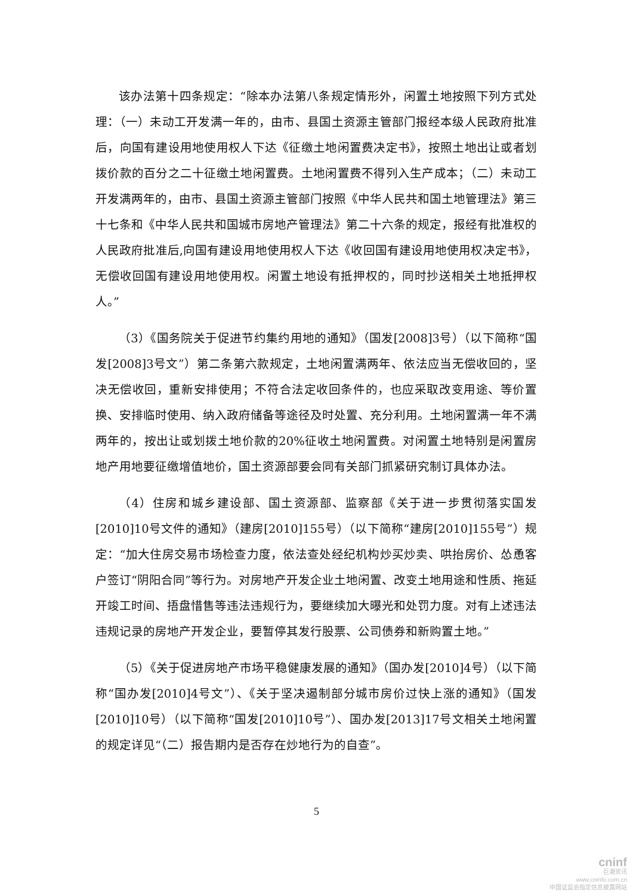该办法第十四条规定：“除本办法第八条规定情形外，闲置土地按照下列方式处理：（一）未动工开发满一年的，由市、县国土资源主管部门报经本级人民政府批准后，向国有建设用地使用权人下达《征缴土地闲置费决定书》，按照土地出让或者划拨价款的百分之二十征缴土地闲置费。土地闲置费不得列入生产成本；（二）未动工开发满两年的，由市、县国土资源主管部门按照《中华人民共和国土地管理法》第三十七条和《中华人民共和国城市房地产管理法》第二十六条的规定，报经有批准权的人民政府批准后,向国有建设用地使用权人下达《收回国有建设用地使用权决定书》，无偿收回国有建设用地使用权。闲置土地设有抵押权的，同时抄送相关土地抵押权人。”
（3）《国务院关于促进节约集约用地的通知》（国发[2008]3号）（以下简称“国发[2008]3号文”）第二条第六款规定，土地闲置满两年、依法应当无偿收回的，坚决无偿收回，重新安排使用；不符合法定收回条件的，也应采取改变用途、等价置换、安排临时使用、纳入政府储备等途径及时处置、充分利用。土地闲置满一年不满两年的，按出让或划拨土地价款的20%征收土地闲置费。对闲置土地特别是闲置房地产用地要征缴增值地价，国土资源部要会同有关部门抓紧研究制订具体办法。
（4）住房和城乡建设部、国土资源部、监察部《关于进一步贯彻落实国发[2010]10号文件的通知》（建房[2010]155号）（以下简称“建房[2010]155号”）规定：“加大住房交易市场检查力度，依法查处经纪机构炒买炒卖、哄抬房价、怂恿客户签订“阴阳合同”等行为。对房地产开发企业土地闲置、改变土地用途和性质、拖延开竣工时间、捂盘惜售等违法违规行为，要继续加大曝光和处罚力度。对有上述违法违规记录的房地产开发企业，要暂停其发行股票、公司债券和新购置土地。”
（5）《关于促进房地产市场平稳健康发展的通知》（国办发[2010]4号）（以下简称“国办发[2010]4号文”）、《关于坚决遏制部分城市房价过快上涨的通知》（国发[2010]10号）（以下简称“国发[2010]10号”）、国办发[2013]17号文相关土地闲置的规定详见“（二）报告期内是否存在炒地行为的自查”。
5
cninf
巨潮资讯
www.cninfo.com.cn
中国证监会指定信息披露网站